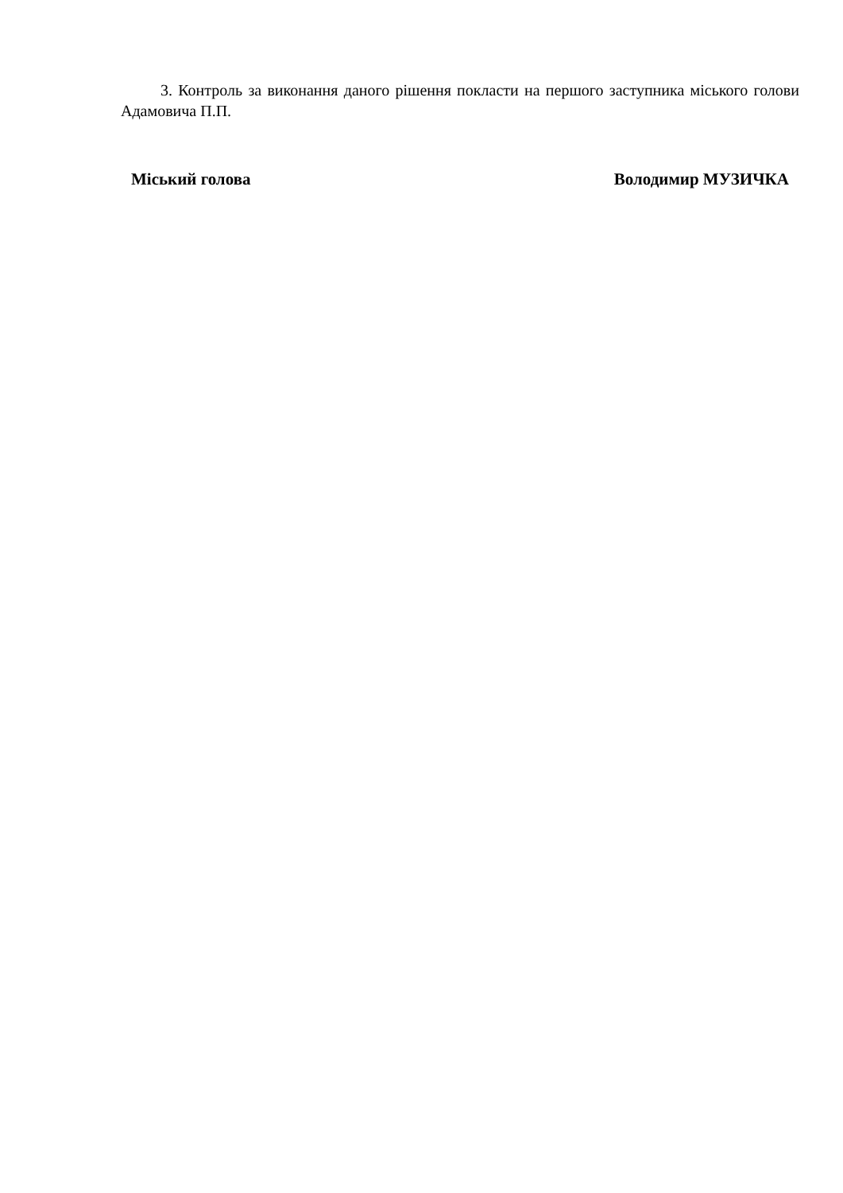3. Контроль за виконання даного рішення покласти на першого заступника міського голови Адамовича П.П.
Міський голова Володимир МУЗИЧКА